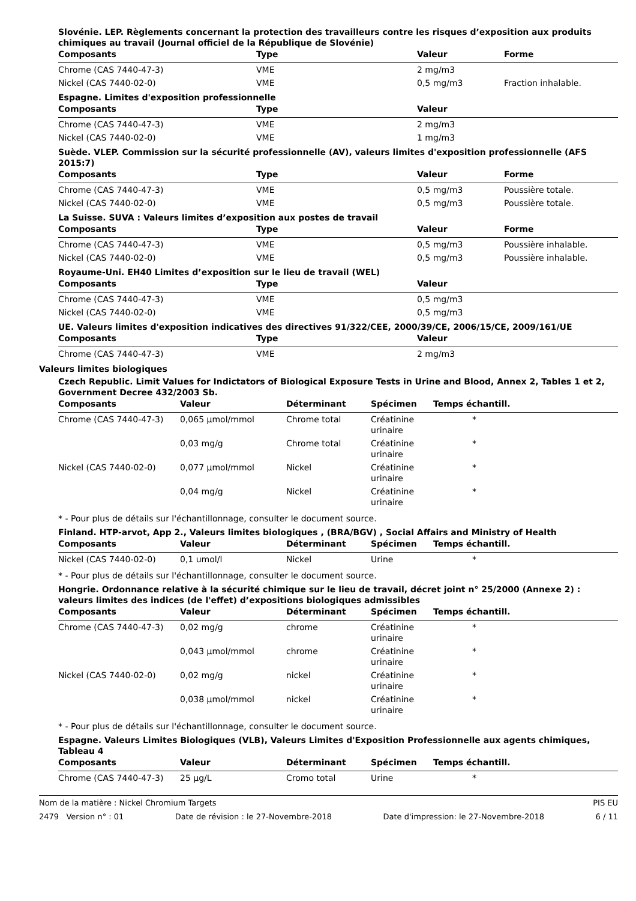Slovénie. LEP. Règlements concernant la protection des travailleurs contre les risques d’exposition aux produits chimiques au travail (Journal officiel de la République de Slovénie)
| Composants | Type | Valeur | Forme |
| --- | --- | --- | --- |
| Chrome (CAS 7440-47-3) | VME | 2 mg/m3 | |
| Nickel (CAS 7440-02-0) | VME | 0,5 mg/m3 | Fraction inhalable. |
Espagne. Limites d'exposition professionnelle
| Composants | Type | Valeur |
| --- | --- | --- |
| Chrome (CAS 7440-47-3) | VME | 2 mg/m3 |
| Nickel (CAS 7440-02-0) | VME | 1 mg/m3 |
Suède. VLEP. Commission sur la sécurité professionnelle (AV), valeurs limites d'exposition professionnelle (AFS 2015:7)
| Composants | Type | Valeur | Forme |
| --- | --- | --- | --- |
| Chrome (CAS 7440-47-3) | VME | 0,5 mg/m3 | Poussière totale. |
| Nickel (CAS 7440-02-0) | VME | 0,5 mg/m3 | Poussière totale. |
La Suisse. SUVA : Valeurs limites d’exposition aux postes de travail
| Composants | Type | Valeur | Forme |
| --- | --- | --- | --- |
| Chrome (CAS 7440-47-3) | VME | 0,5 mg/m3 | Poussière inhalable. |
| Nickel (CAS 7440-02-0) | VME | 0,5 mg/m3 | Poussière inhalable. |
Royaume-Uni. EH40 Limites d’exposition sur le lieu de travail (WEL)
| Composants | Type | Valeur |
| --- | --- | --- |
| Chrome (CAS 7440-47-3) | VME | 0,5 mg/m3 |
| Nickel (CAS 7440-02-0) | VME | 0,5 mg/m3 |
UE. Valeurs limites d'exposition indicatives des directives 91/322/CEE, 2000/39/CE, 2006/15/CE, 2009/161/UE
| Composants | Type | Valeur |
| --- | --- | --- |
| Chrome (CAS 7440-47-3) | VME | 2 mg/m3 |
Valeurs limites biologiques
Czech Republic. Limit Values for Indictators of Biological Exposure Tests in Urine and Blood, Annex 2, Tables 1 et 2, Government Decree 432/2003 Sb.
| Composants | Valeur | Déterminant | Spécimen | Temps échantill. |
| --- | --- | --- | --- | --- |
| Chrome (CAS 7440-47-3) | 0,065 µmol/mmol | Chrome total | Créatinine urinaire | * |
| | 0,03 mg/g | Chrome total | Créatinine urinaire | * |
| Nickel (CAS 7440-02-0) | 0,077 µmol/mmol | Nickel | Créatinine urinaire | * |
| | 0,04 mg/g | Nickel | Créatinine urinaire | * |
* - Pour plus de détails sur l'échantillonnage, consulter le document source.
Finland. HTP-arvot, App 2., Valeurs limites biologiques , (BRA/BGV) , Social Affairs and Ministry of Health
| Composants | Valeur | Déterminant | Spécimen | Temps échantill. |
| --- | --- | --- | --- | --- |
| Nickel (CAS 7440-02-0) | 0,1 umol/l | Nickel | Urine | * |
* - Pour plus de détails sur l'échantillonnage, consulter le document source.
Hongrie. Ordonnance relative à la sécurité chimique sur le lieu de travail, décret joint n° 25/2000 (Annexe 2) : valeurs limites des indices (de l'effet) d’expositions biologiques admissibles
| Composants | Valeur | Déterminant | Spécimen | Temps échantill. |
| --- | --- | --- | --- | --- |
| Chrome (CAS 7440-47-3) | 0,02 mg/g | chrome | Créatinine urinaire | * |
| | 0,043 µmol/mmol | chrome | Créatinine urinaire | * |
| Nickel (CAS 7440-02-0) | 0,02 mg/g | nickel | Créatinine urinaire | * |
| | 0,038 µmol/mmol | nickel | Créatinine urinaire | * |
* - Pour plus de détails sur l'échantillonnage, consulter le document source.
Espagne. Valeurs Limites Biologiques (VLB), Valeurs Limites d'Exposition Professionnelle aux agents chimiques, Tableau 4
| Composants | Valeur | Déterminant | Spécimen | Temps échantill. |
| --- | --- | --- | --- | --- |
| Chrome (CAS 7440-47-3) | 25 µg/L | Cromo total | Urine | * |
Nom de la matière : Nickel Chromium Targets PIS EU
2479 Version n° : 01 Date de révision : le 27-Novembre-2018 Date d'impression: le 27-Novembre-2018 6 / 11